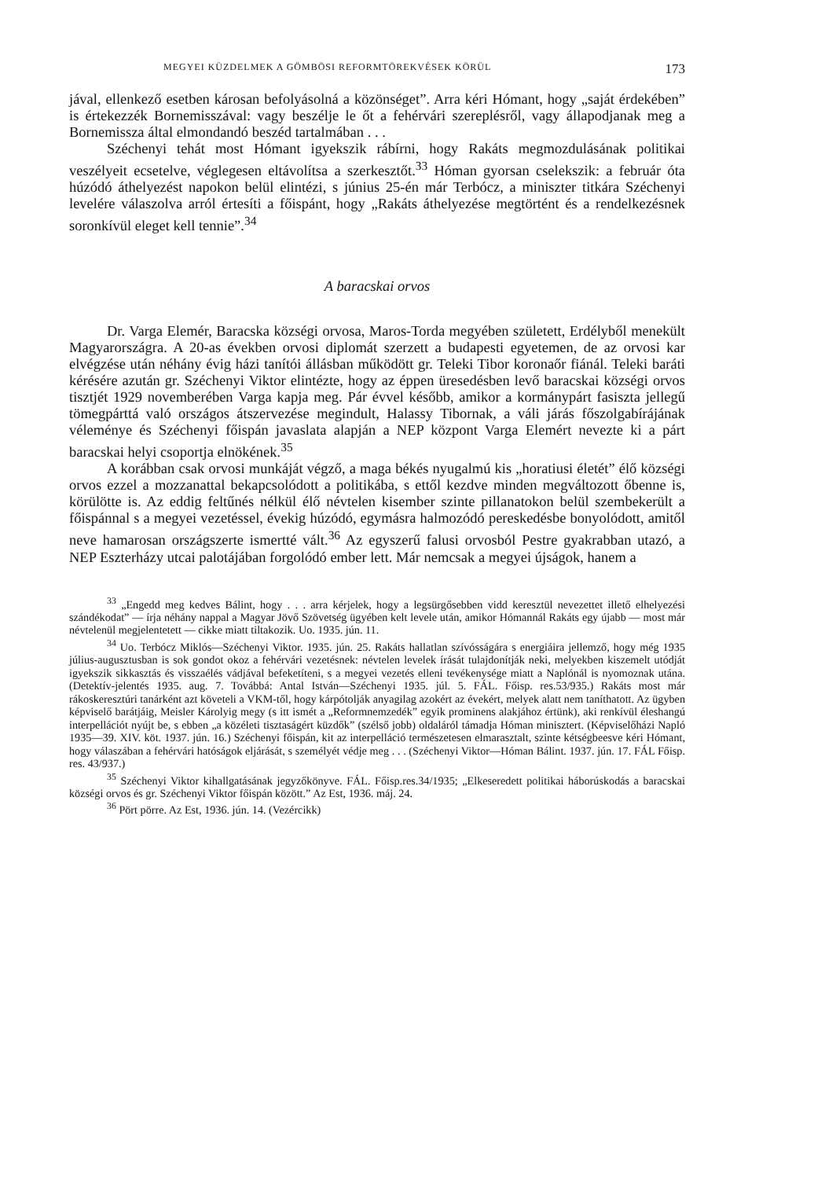MEGYEI KÜZDELMEK A GÖMBÖSI REFORMTÖREKVÉSEK KÖRÜL 173
jával, ellenkező esetben károsan befolyásolná a közönséget”. Arra kéri Hómant, hogy „saját érdekében” is értekezzék Bornemisszával: vagy beszélje le őt a fehérvári szereplésről, vagy állapodjanak meg a Bornemissza által elmondandó beszéd tartalmában . . .
Széchenyi tehát most Hómant igyekszik rábírni, hogy Rakáts megmozdulásának politikai veszélyeit ecsetelve, véglegesen eltávolítsa a szerkesztőt.<sup>33</sup> Hóman gyorsan cselekszik: a február óta húzódó áthelyezést napokon belül elintézi, s június 25-én már Terbócz, a miniszter titkára Széchenyi levelére válaszolva arról értesíti a főispánt, hogy „Rakáts áthelyezése megtörtént és a rendelkezésnek soronkívül eleget kell tennie”.<sup>34</sup>
A baracskai orvos
Dr. Varga Elemér, Baracska községi orvosa, Maros-Torda megyében született, Erdélyből menekült Magyarországra. A 20-as években orvosi diplomát szerzett a budapesti egyetemen, de az orvosi kar elvégzése után néhány évig házi tanítói állásban működött gr. Teleki Tibor koronaőr fiánál. Teleki baráti kérésére azután gr. Széchenyi Viktor elintézte, hogy az éppen üresedésben levő baracskai községi orvos tisztjét 1929 novemberében Varga kapja meg. Pár évvel később, amikor a kormánypárt fasiszta jellegű tömegpárttá való országos átszervezése megindult, Halassy Tibornak, a váli járás főszolgabírájának véleménye és Széchenyi főispán javaslata alapján a NEP központ Varga Elemért nevezte ki a párt baracskai helyi csoportja elnökének.<sup>35</sup>
A korábban csak orvosi munkáját végző, a maga békés nyugalmú kis „horatiusi életét” élő községi orvos ezzel a mozzanattal bekapcsolódott a politikába, s ettől kezdve minden megváltozott őbenne is, körülötte is. Az eddig feltűnés nélkül élő névtelen kisember szinte pillanatokon belül szembekerült a főispánnal s a megyei vezetéssel, évekig húzódó, egymásra halmozódó pereskedésbe bonyolódott, amitől neve hamarosan országszerte ismertté vált.<sup>36</sup> Az egyszerű falusi orvosból Pestre gyakrabban utazó, a NEP Eszterházy utcai palotájában forgolódó ember lett. Már nemcsak a megyei újságok, hanem a
<sup>33</sup> „Engedd meg kedves Bálint, hogy . . . arra kérjelek, hogy a legsürgősebben vidd keresztül nevezettet illető elhelyezési szándékodat” — írja néhány nappal a Magyar Jövő Szövetség ügyében kelt levele után, amikor Hómannál Rakáts egy újabb — most már névtelenül megjelentetett — cikke miatt tiltakozik. Uo. 1935. jún. 11.
<sup>34</sup> Uo. Terbócz Miklós—Széchenyi Viktor. 1935. jún. 25. Rakáts hallatlan szívósságára s energiáira jellemző, hogy még 1935 július-augusztusban is sok gondot okoz a fehérvári vezetésnek: névtelen levelek írását tulajdonítják neki, melyekben kiszemelt utódját igyekszik sikkasztás és visszaélés vádjával befeketíteni, s a megyei vezetés elleni tevékenysége miatt a Naplónál is nyomoznak utána. (Detektív-jelentés 1935. aug. 7. Továbbá: Antal István—Széchenyi 1935. júl. 5. FÁL. Főisp. res.53/935.) Rakáts most már rákoskeresztúri tanárként azt követeli a VKM-től, hogy kárpótolják anyagilag azokért az évekért, melyek alatt nem taníthatott. Az ügyben képviselő barátjáig, Meisler Károlyig megy (s itt ismét a „Reformnemzedék” egyik prominens alakjához értünk), aki renkívül éleshangú interpellációt nyújt be, s ebben „a közéleti tisztaságért küzdők” (szélső jobb) oldaláról támadja Hóman minisztert. (Képviselőházi Napló 1935—39. XIV. köt. 1937. jún. 16.) Széchenyi főispán, kit az interpelláció természetesen elmarasztalt, szinte kétségbeesve kéri Hómant, hogy válaszában a fehérvári hatóságok eljárását, s személyét védje meg . . . (Széchenyi Viktor—Hóman Bálint. 1937. jún. 17. FÁL Főisp. res. 43/937.)
<sup>35</sup> Széchenyi Viktor kihallgatásának jegyzőkönyve. FÁL. Főisp.res.34/1935; „Elkeseredett politikai háborúskodás a baracskai községi orvos és gr. Széchenyi Viktor főispán között.” Az Est, 1936. máj. 24.
<sup>36</sup> Pört pörre. Az Est, 1936. jún. 14. (Vezércikk)